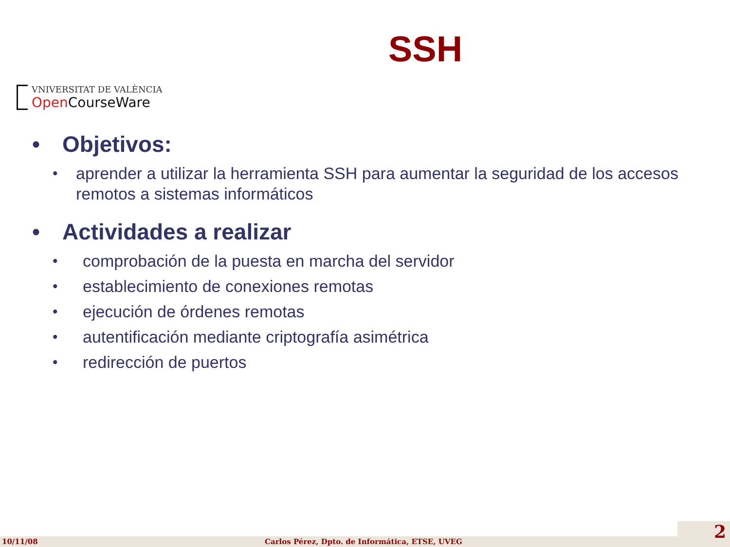SSH
VNIVERSITAT DE VALÈNCIA
Open CourseWare
• Objetivos:
• aprender a utilizar la herramienta SSH para aumentar la seguridad de los accesos remotos a sistemas informáticos
• Actividades a realizar
• comprobación de la puesta en marcha del servidor
• establecimiento de conexiones remotas
• ejecución de órdenes remotas
• autentificación mediante criptografía asimétrica
• redirección de puertos
10/11/08 Carlos Pérez, Dpto. de Informática, ETSE, UVEG 2